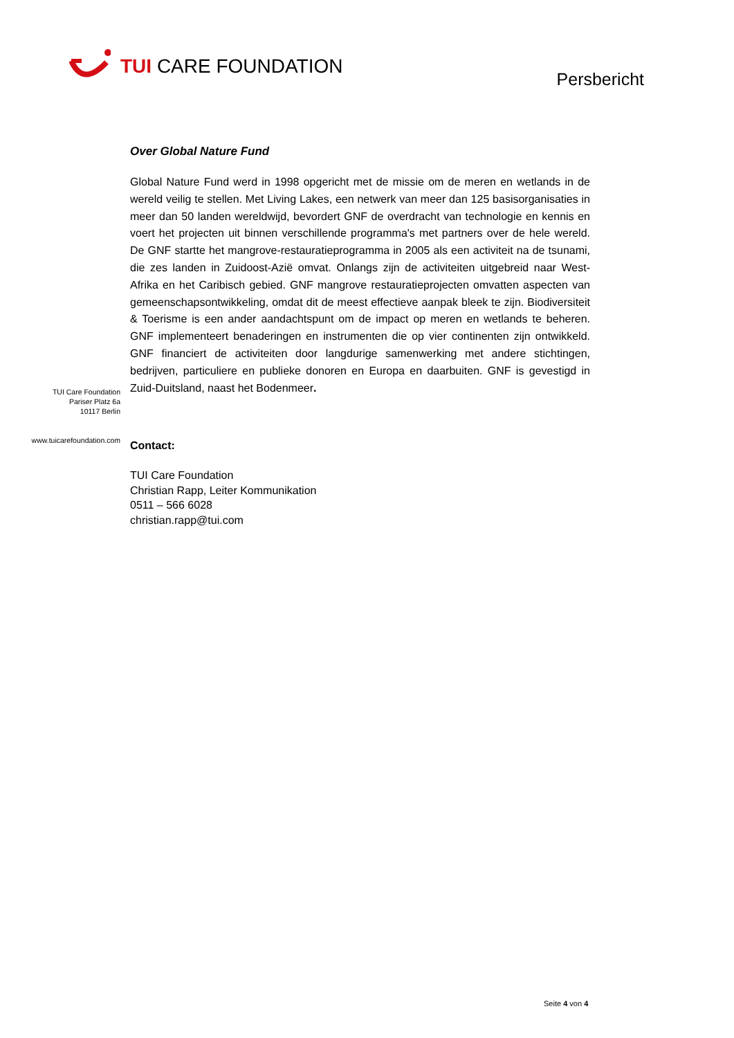TUI CARE FOUNDATION
Persbericht
TUI Care Foundation
Pariser Platz 6a
10117 Berlin
www.tuicarefoundation.com
Over Global Nature Fund
Global Nature Fund werd in 1998 opgericht met de missie om de meren en wetlands in de wereld veilig te stellen. Met Living Lakes, een netwerk van meer dan 125 basisorganisaties in meer dan 50 landen wereldwijd, bevordert GNF de overdracht van technologie en kennis en voert het projecten uit binnen verschillende programma's met partners over de hele wereld. De GNF startte het mangrove-restauratieprogramma in 2005 als een activiteit na de tsunami, die zes landen in Zuidoost-Azië omvat. Onlangs zijn de activiteiten uitgebreid naar West-Afrika en het Caribisch gebied. GNF mangrove restauratieprojecten omvatten aspecten van gemeenschapsontwikkeling, omdat dit de meest effectieve aanpak bleek te zijn. Biodiversiteit & Toerisme is een ander aandachtspunt om de impact op meren en wetlands te beheren. GNF implementeert benaderingen en instrumenten die op vier continenten zijn ontwikkeld. GNF financiert de activiteiten door langdurige samenwerking met andere stichtingen, bedrijven, particuliere en publieke donoren en Europa en daarbuiten. GNF is gevestigd in Zuid-Duitsland, naast het Bodenmeer.
Contact:
TUI Care Foundation
Christian Rapp, Leiter Kommunikation
0511 – 566 6028
christian.rapp@tui.com
Seite 4 von 4